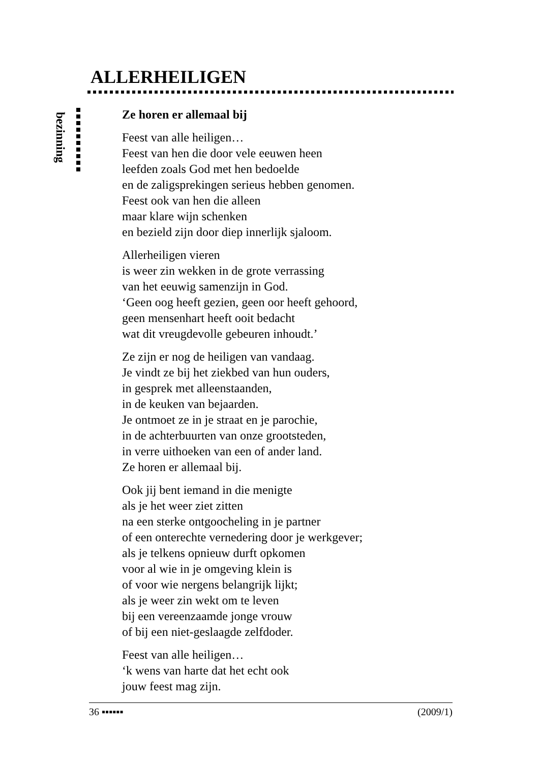ALLERHEILIGEN
bezinning
Ze horen er allemaal bij
Feest van alle heiligen…
Feest van hen die door vele eeuwen heen
leefden zoals God met hen bedoelde
en de zaligsprekingen serieus hebben genomen.
Feest ook van hen die alleen
maar klare wijn schenken
en bezield zijn door diep innerlijk sjaloom.
Allerheiligen vieren
is weer zin wekken in de grote verrassing
van het eeuwig samenzijn in God.
‘Geen oog heeft gezien, geen oor heeft gehoord,
geen mensenhart heeft ooit bedacht
wat dit vreugdevolle gebeuren inhoudt.’
Ze zijn er nog de heiligen van vandaag.
Je vindt ze bij het ziekbed van hun ouders,
in gesprek met alleenstaanden,
in de keuken van bejaarden.
Je ontmoet ze in je straat en je parochie,
in de achterbuurten van onze grootsteden,
in verre uithoeken van een of ander land.
Ze horen er allemaal bij.
Ook jij bent iemand in die menigte
als je het weer ziet zitten
na een sterke ontgoocheling in je partner
of een onterechte vernedering door je werkgever;
als je telkens opnieuw durft opkomen
voor al wie in je omgeving klein is
of voor wie nergens belangrijk lijkt;
als je weer zin wekt om te leven
bij een vereenzaamde jonge vrouw
of bij een niet-geslaagde zelfdoder.
Feest van alle heiligen…
‘k wens van harte dat het echt ook
jouw feest mag zijn.
36 ▪▪▪▪▪▪ (2009/1)